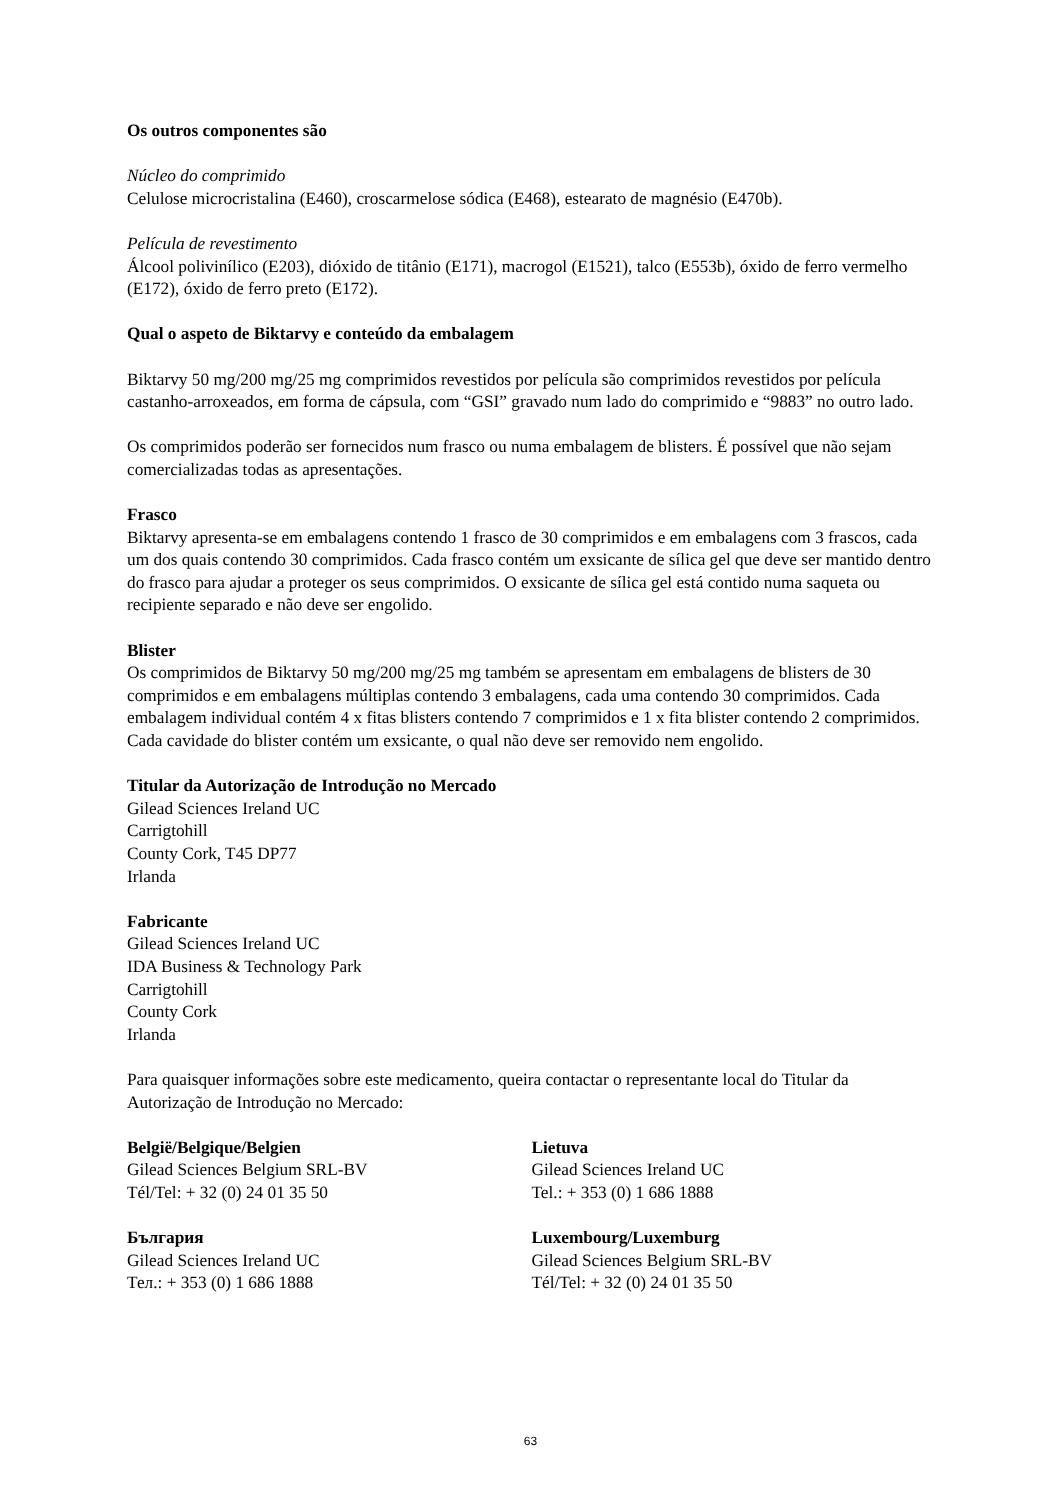Os outros componentes são
Núcleo do comprimido
Celulose microcristalina (E460), croscarmelose sódica (E468), estearato de magnésio (E470b).
Película de revestimento
Álcool polivinílico (E203), dióxido de titânio (E171), macrogol (E1521), talco (E553b), óxido de ferro vermelho (E172), óxido de ferro preto (E172).
Qual o aspeto de Biktarvy e conteúdo da embalagem
Biktarvy 50 mg/200 mg/25 mg comprimidos revestidos por película são comprimidos revestidos por película castanho-arroxeados, em forma de cápsula, com “GSI” gravado num lado do comprimido e “9883” no outro lado.
Os comprimidos poderão ser fornecidos num frasco ou numa embalagem de blisters. É possível que não sejam comercializadas todas as apresentações.
Frasco
Biktarvy apresenta-se em embalagens contendo 1 frasco de 30 comprimidos e em embalagens com 3 frascos, cada um dos quais contendo 30 comprimidos. Cada frasco contém um exsicante de sílica gel que deve ser mantido dentro do frasco para ajudar a proteger os seus comprimidos. O exsicante de sílica gel está contido numa saqueta ou recipiente separado e não deve ser engolido.
Blister
Os comprimidos de Biktarvy 50 mg/200 mg/25 mg também se apresentam em embalagens de blisters de 30 comprimidos e em embalagens múltiplas contendo 3 embalagens, cada uma contendo 30 comprimidos. Cada embalagem individual contém 4 x fitas blisters contendo 7 comprimidos e 1 x fita blister contendo 2 comprimidos. Cada cavidade do blister contém um exsicante, o qual não deve ser removido nem engolido.
Titular da Autorização de Introdução no Mercado
Gilead Sciences Ireland UC
Carrigtohill
County Cork, T45 DP77
Irlanda
Fabricante
Gilead Sciences Ireland UC
IDA Business & Technology Park
Carrigtohill
County Cork
Irlanda
Para quaisquer informações sobre este medicamento, queira contactar o representante local do Titular da Autorização de Introdução no Mercado:
| België/Belgique/Belgien Gilead Sciences Belgium SRL-BV Tél/Tel: + 32 (0) 24 01 35 50 | Lietuva Gilead Sciences Ireland UC Tel.: + 353 (0) 1 686 1888 |
| България Gilead Sciences Ireland UC Тел.: + 353 (0) 1 686 1888 | Luxembourg/Luxemburg Gilead Sciences Belgium SRL-BV Tél/Tel: + 32 (0) 24 01 35 50 |
63